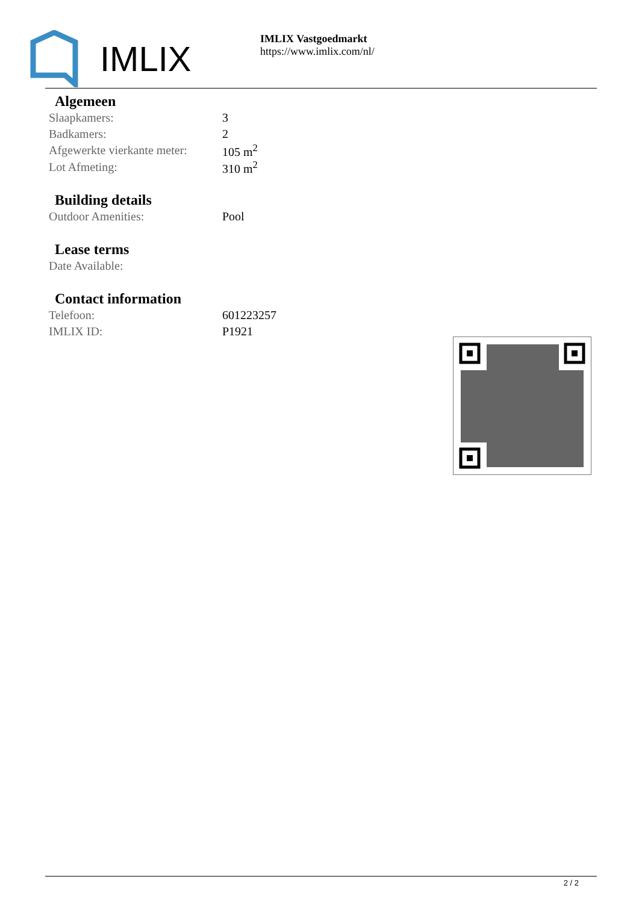IMLIX
IMLIX Vastgoedmarkt
https://www.imlix.com/nl/
Algemeen
| Slaapkamers: | 3 |
| Badkamers: | 2 |
| Afgewerkte vierkante meter: | 105 m<sup>2</sup> |
| Lot Afmeting: | 310 m<sup>2</sup> |
Building details
| Outdoor Amenities: | Pool |
Lease terms
| Date Available: | |
Contact information
| Telefoon: | 601223257 |
| IMLIX ID: | P1921 |
2 / 2